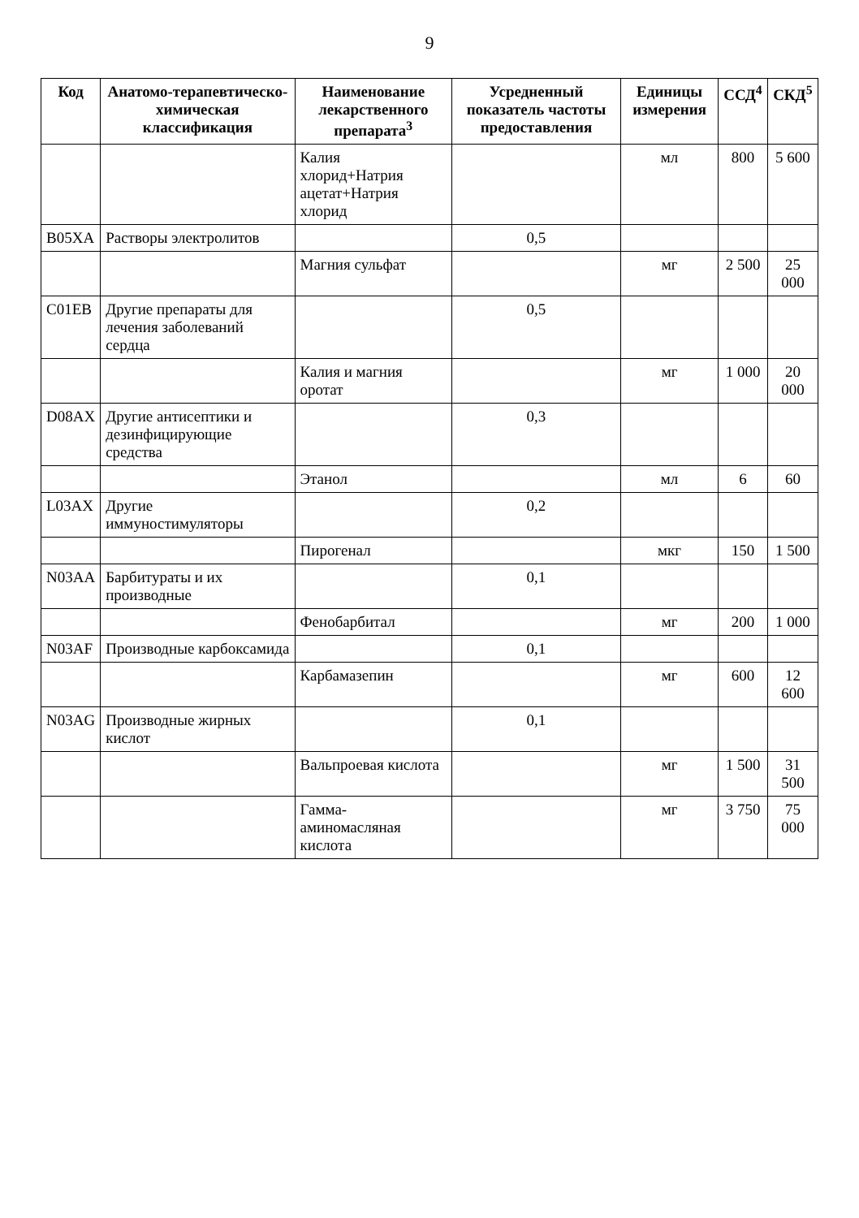9
| Код | Анатомо-терапевтическо-химическая классификация | Наименование лекарственного препарата<sup>3</sup> | Усредненный показатель частоты предоставления | Единицы измерения | ССД<sup>4</sup> | СКД<sup>5</sup> |
| --- | --- | --- | --- | --- | --- | --- |
| | | Калия хлорид+Натрия ацетат+Натрия хлорид | | мл | 800 | 5 600 |
| B05XA | Растворы электролитов | | 0,5 | | | |
| | | Магния сульфат | | мг | 2 500 | 25 000 |
| C01EB | Другие препараты для лечения заболеваний сердца | | 0,5 | | | |
| | | Калия и магния оротат | | мг | 1 000 | 20 000 |
| D08AX | Другие антисептики и дезинфицирующие средства | | 0,3 | | | |
| | | Этанол | | мл | 6 | 60 |
| L03AX | Другие иммуностимуляторы | | 0,2 | | | |
| | | Пирогенал | | мкг | 150 | 1 500 |
| N03AA | Барбитураты и их производные | | 0,1 | | | |
| | | Фенобарбитал | | мг | 200 | 1 000 |
| N03AF | Производные карбоксамида | | 0,1 | | | |
| | | Карбамазепин | | мг | 600 | 12 600 |
| N03AG | Производные жирных кислот | | 0,1 | | | |
| | | Вальпроевая кислота | | мг | 1 500 | 31 500 |
| | | Гамма-аминомасляная кислота | | мг | 3 750 | 75 000 |